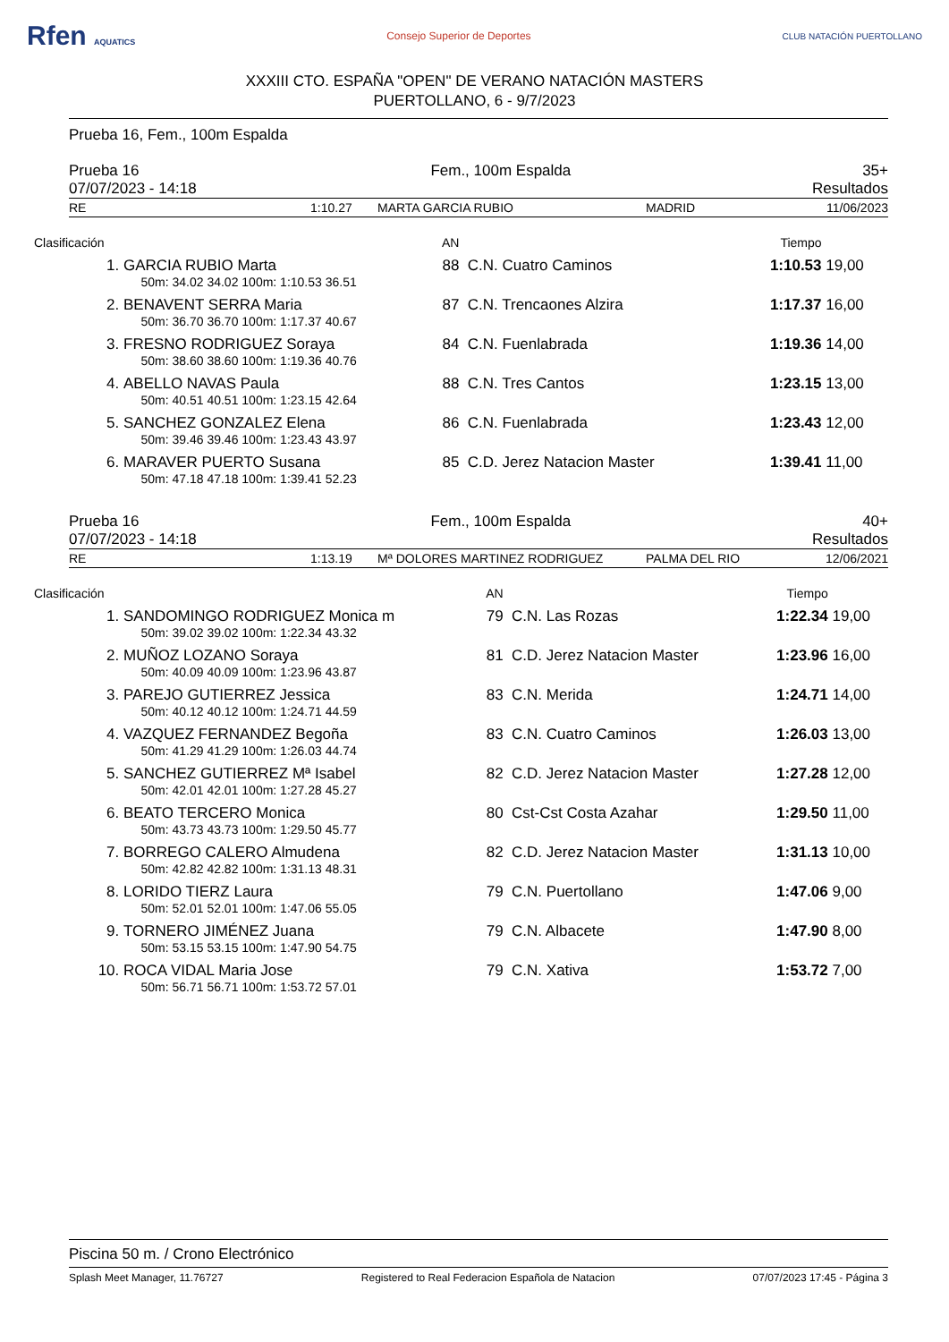Rfen AQUATICS Consejo Superior de Deportes CLUB NATACIÓN PUERTOLLANO
XXXIII CTO. ESPAÑA "OPEN" DE VERANO NATACIÓN MASTERS
PUERTOLLANO, 6 - 9/7/2023
Prueba 16, Fem., 100m Espalda
Prueba 16 Fem., 100m Espalda 35+
07/07/2023 - 14:18 Resultados
RE 1:10.27 MARTA GARCIA RUBIO MADRID 11/06/2023
| Clasificación | | AN | | Tiempo | |
| --- | --- | --- | --- | --- | --- |
| 1. | GARCIA RUBIO Marta | 88 | C.N. Cuatro Caminos | 1:10.53 | 19,00 |
| | 50m: 34.02 34.02 100m: 1:10.53 36.51 | | | | |
| 2. | BENAVENT SERRA Maria | 87 | C.N. Trencaones Alzira | 1:17.37 | 16,00 |
| | 50m: 36.70 36.70 100m: 1:17.37 40.67 | | | | |
| 3. | FRESNO RODRIGUEZ Soraya | 84 | C.N. Fuenlabrada | 1:19.36 | 14,00 |
| | 50m: 38.60 38.60 100m: 1:19.36 40.76 | | | | |
| 4. | ABELLO NAVAS Paula | 88 | C.N. Tres Cantos | 1:23.15 | 13,00 |
| | 50m: 40.51 40.51 100m: 1:23.15 42.64 | | | | |
| 5. | SANCHEZ GONZALEZ Elena | 86 | C.N. Fuenlabrada | 1:23.43 | 12,00 |
| | 50m: 39.46 39.46 100m: 1:23.43 43.97 | | | | |
| 6. | MARAVER PUERTO Susana | 85 | C.D. Jerez Natacion Master | 1:39.41 | 11,00 |
| | 50m: 47.18 47.18 100m: 1:39.41 52.23 | | | | |
Prueba 16 Fem., 100m Espalda 40+
07/07/2023 - 14:18 Resultados
RE 1:13.19 Mª DOLORES MARTINEZ RODRIGUEZ PALMA DEL RIO 12/06/2021
| Clasificación | | AN | | Tiempo | |
| --- | --- | --- | --- | --- | --- |
| 1. | SANDOMINGO RODRIGUEZ Monica m | 79 | C.N. Las Rozas | 1:22.34 | 19,00 |
| | 50m: 39.02 39.02 100m: 1:22.34 43.32 | | | | |
| 2. | MUÑOZ LOZANO Soraya | 81 | C.D. Jerez Natacion Master | 1:23.96 | 16,00 |
| | 50m: 40.09 40.09 100m: 1:23.96 43.87 | | | | |
| 3. | PAREJO GUTIERREZ Jessica | 83 | C.N. Merida | 1:24.71 | 14,00 |
| | 50m: 40.12 40.12 100m: 1:24.71 44.59 | | | | |
| 4. | VAZQUEZ FERNANDEZ Begoña | 83 | C.N. Cuatro Caminos | 1:26.03 | 13,00 |
| | 50m: 41.29 41.29 100m: 1:26.03 44.74 | | | | |
| 5. | SANCHEZ GUTIERREZ Mª Isabel | 82 | C.D. Jerez Natacion Master | 1:27.28 | 12,00 |
| | 50m: 42.01 42.01 100m: 1:27.28 45.27 | | | | |
| 6. | BEATO TERCERO Monica | 80 | Cst-Cst Costa Azahar | 1:29.50 | 11,00 |
| | 50m: 43.73 43.73 100m: 1:29.50 45.77 | | | | |
| 7. | BORREGO CALERO Almudena | 82 | C.D. Jerez Natacion Master | 1:31.13 | 10,00 |
| | 50m: 42.82 42.82 100m: 1:31.13 48.31 | | | | |
| 8. | LORIDO TIERZ Laura | 79 | C.N. Puertollano | 1:47.06 | 9,00 |
| | 50m: 52.01 52.01 100m: 1:47.06 55.05 | | | | |
| 9. | TORNERO JIMÉNEZ Juana | 79 | C.N. Albacete | 1:47.90 | 8,00 |
| | 50m: 53.15 53.15 100m: 1:47.90 54.75 | | | | |
| 10. | ROCA VIDAL Maria Jose | 79 | C.N. Xativa | 1:53.72 | 7,00 |
| | 50m: 56.71 56.71 100m: 1:53.72 57.01 | | | | |
Piscina 50 m. / Crono Electrónico
Splash Meet Manager, 11.76727 Registered to Real Federacion Española de Natacion 07/07/2023 17:45 - Página 3